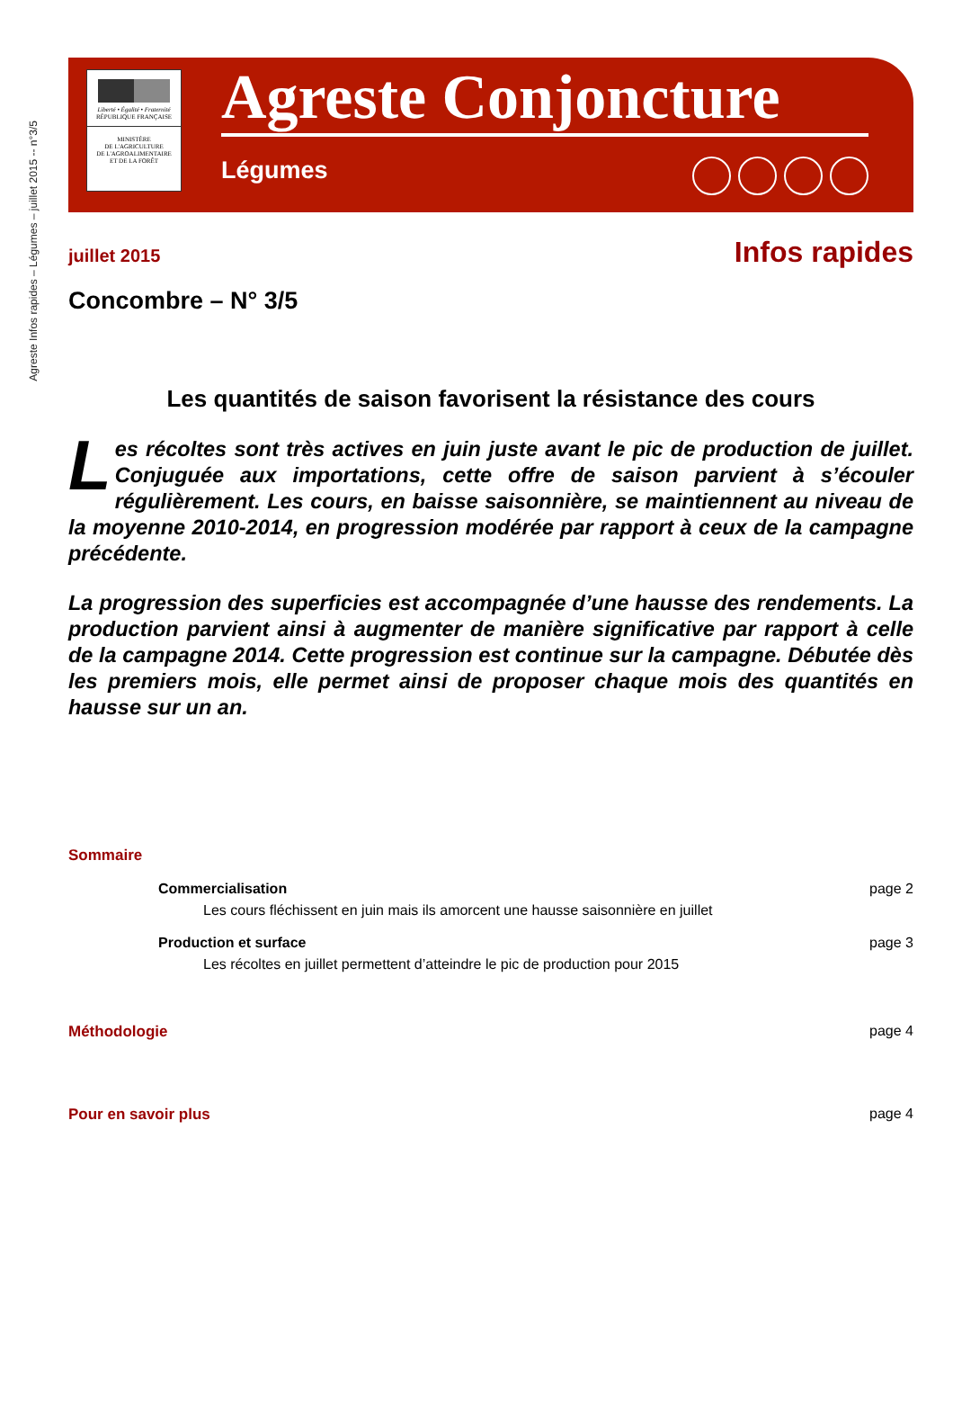Agreste Infos rapides – Légumes – juillet 2015 -- n°3/5
Liberté • Égalité • Fraternité
RÉPUBLIQUE FRANÇAISE
MINISTÈRE
DE L'AGRICULTURE
DE L'AGROALIMENTAIRE
ET DE LA FORÊT
Agreste Conjoncture
Légumes
juillet 2015 Infos rapides
Concombre – N° 3/5
Les quantités de saison favorisent la résistance des cours
Les récoltes sont très actives en juin juste avant le pic de production de juillet. Conjuguée aux importations, cette offre de saison parvient à s’écouler régulièrement. Les cours, en baisse saisonnière, se maintiennent au niveau de la moyenne 2010-2014, en progression modérée par rapport à ceux de la campagne précédente.
La progression des superficies est accompagnée d’une hausse des rendements. La production parvient ainsi à augmenter de manière significative par rapport à celle de la campagne 2014. Cette progression est continue sur la campagne. Débutée dès les premiers mois, elle permet ainsi de proposer chaque mois des quantités en hausse sur un an.
Sommaire
Commercialisation
Les cours fléchissent en juin mais ils amorcent une hausse saisonnière en juillet
page 2
Production et surface
Les récoltes en juillet permettent d’atteindre le pic de production pour 2015
page 3
Méthodologie page 4
Pour en savoir plus page 4